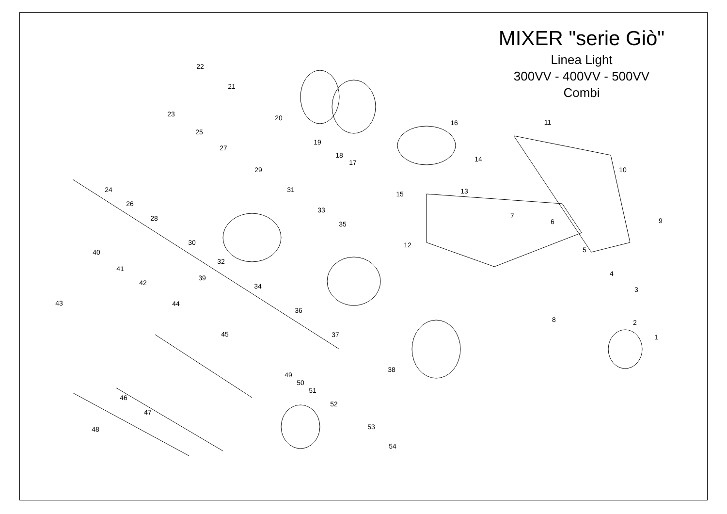MIXER "serie Giò"
Linea Light
300VV - 400VV - 500VV
Combi
1
2
3
4
5
6
7
8
9
10
11
12
13
14
15
16
17
18
19
20
21
22
23
24
25
26
27
28
29
30
31
32
33
34
35
36
37
38
39
40
41
42
43
44
45
46
47
48
49
50
51
52
53
54